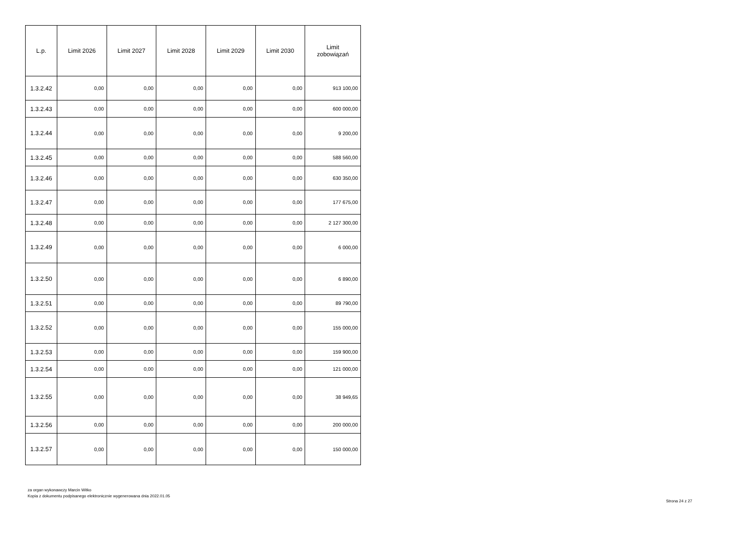| L.p. | Limit 2026 | Limit 2027 | Limit 2028 | Limit 2029 | Limit 2030 | Limit zobowiązań |
| --- | --- | --- | --- | --- | --- | --- |
| 1.3.2.42 | 0,00 | 0,00 | 0,00 | 0,00 | 0,00 | 913 100,00 |
| 1.3.2.43 | 0,00 | 0,00 | 0,00 | 0,00 | 0,00 | 600 000,00 |
| 1.3.2.44 | 0,00 | 0,00 | 0,00 | 0,00 | 0,00 | 9 200,00 |
| 1.3.2.45 | 0,00 | 0,00 | 0,00 | 0,00 | 0,00 | 588 560,00 |
| 1.3.2.46 | 0,00 | 0,00 | 0,00 | 0,00 | 0,00 | 630 350,00 |
| 1.3.2.47 | 0,00 | 0,00 | 0,00 | 0,00 | 0,00 | 177 675,00 |
| 1.3.2.48 | 0,00 | 0,00 | 0,00 | 0,00 | 0,00 | 2 127 300,00 |
| 1.3.2.49 | 0,00 | 0,00 | 0,00 | 0,00 | 0,00 | 6 000,00 |
| 1.3.2.50 | 0,00 | 0,00 | 0,00 | 0,00 | 0,00 | 6 890,00 |
| 1.3.2.51 | 0,00 | 0,00 | 0,00 | 0,00 | 0,00 | 89 790,00 |
| 1.3.2.52 | 0,00 | 0,00 | 0,00 | 0,00 | 0,00 | 155 000,00 |
| 1.3.2.53 | 0,00 | 0,00 | 0,00 | 0,00 | 0,00 | 159 900,00 |
| 1.3.2.54 | 0,00 | 0,00 | 0,00 | 0,00 | 0,00 | 121 000,00 |
| 1.3.2.55 | 0,00 | 0,00 | 0,00 | 0,00 | 0,00 | 38 949,65 |
| 1.3.2.56 | 0,00 | 0,00 | 0,00 | 0,00 | 0,00 | 200 000,00 |
| 1.3.2.57 | 0,00 | 0,00 | 0,00 | 0,00 | 0,00 | 150 000,00 |
za organ wykonawczy Marcin Witko
Kopia z dokumentu podpisanego elektronicznie wygenerowana dnia 2022.01.05
Strona 24 z 27